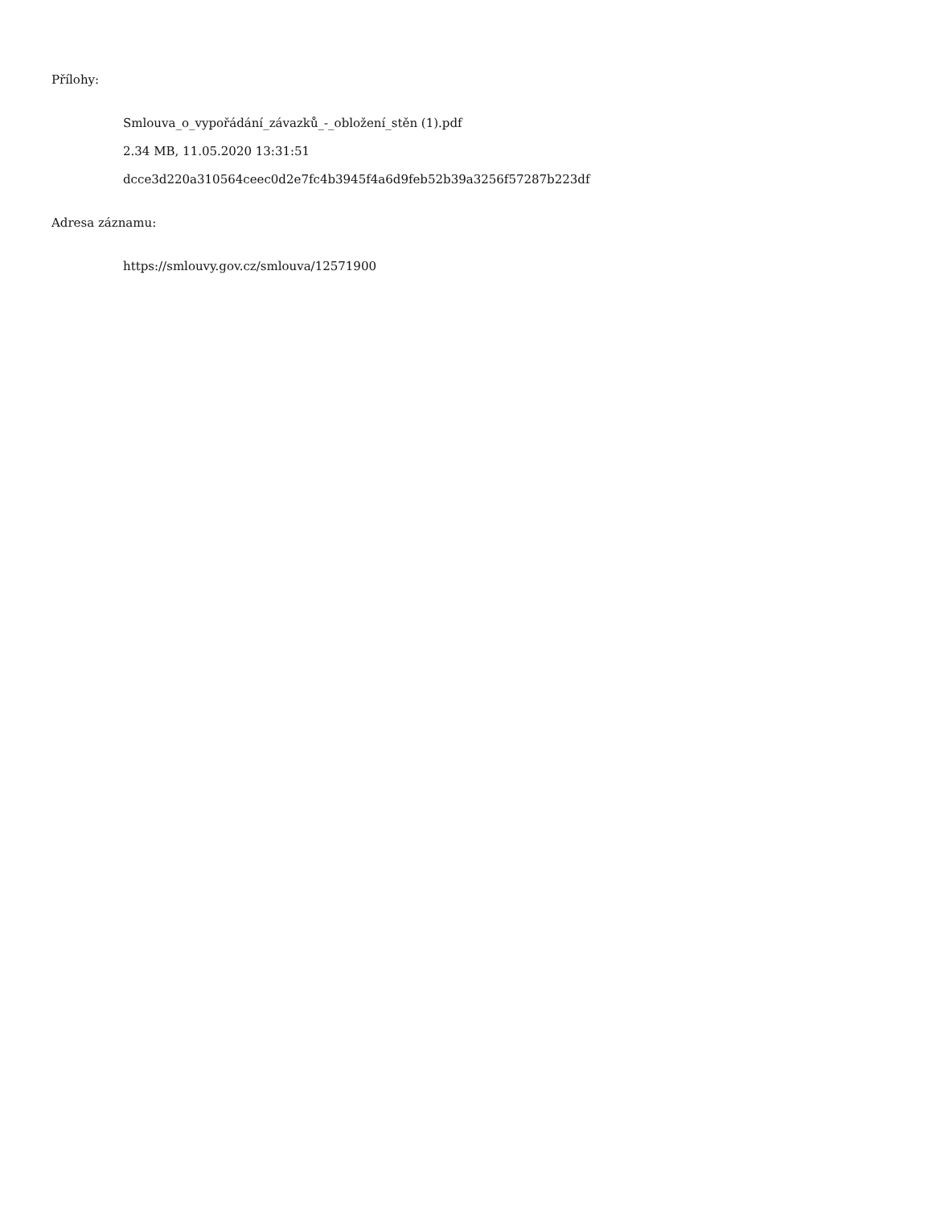Přílohy:
Smlouva_o_vypořádání_závazků_-_obložení_stěn (1).pdf
2.34 MB, 11.05.2020 13:31:51
dcce3d220a310564ceec0d2e7fc4b3945f4a6d9feb52b39a3256f57287b223df
Adresa záznamu:
https://smlouvy.gov.cz/smlouva/12571900